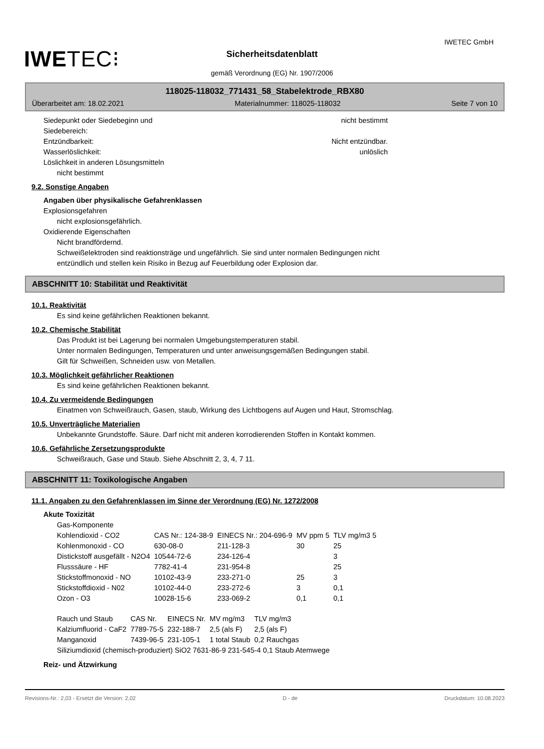IWETEC GmbH
IWETEC⁝
Sicherheitsdatenblatt
gemäß Verordnung (EG) Nr. 1907/2006
118025-118032_771431_58_Stabelektrode_RBX80
Überarbeitet am: 18.02.2021 Materialnummer: 118025-118032 Seite 7 von 10
Siedepunkt oder Siedebeginn und
Siedebereich: nicht bestimmt
Entzündbarkeit: Nicht entzündbar.
Wasserlöslichkeit: unlöslich
Löslichkeit in anderen Lösungsmitteln
nicht bestimmt
9.2. Sonstige Angaben
Angaben über physikalische Gefahrenklassen
Explosionsgefahren
nicht explosionsgefährlich.
Oxidierende Eigenschaften
Nicht brandfördernd.
Schweißelektroden sind reaktionsträge und ungefährlich. Sie sind unter normalen Bedingungen nicht
entzündlich und stellen kein Risiko in Bezug auf Feuerbildung oder Explosion dar.
ABSCHNITT 10: Stabilität und Reaktivität
10.1. Reaktivität
Es sind keine gefährlichen Reaktionen bekannt.
10.2. Chemische Stabilität
Das Produkt ist bei Lagerung bei normalen Umgebungstemperaturen stabil.
Unter normalen Bedingungen, Temperaturen und unter anweisungsgemäßen Bedingungen stabil.
Gilt für Schweißen, Schneiden usw. von Metallen.
10.3. Möglichkeit gefährlicher Reaktionen
Es sind keine gefährlichen Reaktionen bekannt.
10.4. Zu vermeidende Bedingungen
Einatmen von Schweißrauch, Gasen, staub, Wirkung des Lichtbogens auf Augen und Haut, Stromschlag.
10.5. Unverträgliche Materialien
Unbekannte Grundstoffe. Säure. Darf nicht mit anderen korrodierenden Stoffen in Kontakt kommen.
10.6. Gefährliche Zersetzungsprodukte
Schweißrauch, Gase und Staub. Siehe Abschnitt 2, 3, 4, 7 11.
ABSCHNITT 11: Toxikologische Angaben
11.1. Angaben zu den Gefahrenklassen im Sinne der Verordnung (EG) Nr. 1272/2008
Akute Toxizität
Gas-Komponente
| Kohlendioxid - CO2 | CAS Nr.: 124-38-9 | EINECS Nr.: 204-696-9 | MV ppm 5 | TLV mg/m3 5 |
| Kohlenmonoxid - CO | 630-08-0 | 211-128-3 | 30 | 25 |
| Distickstoff ausgefällt - N2O4 | 10544-72-6 | 234-126-4 | | 3 |
| Flusssäure - HF | 7782-41-4 | 231-954-8 | | 25 |
| Stickstoffmonoxid - NO | 10102-43-9 | 233-271-0 | 25 | 3 |
| Stickstoffdioxid - N02 | 10102-44-0 | 233-272-6 | 3 | 0,1 |
| Ozon - O3 | 10028-15-6 | 233-069-2 | 0,1 | 0,1 |
| Rauch und Staub | CAS Nr. | EINECS Nr. | MV mg/m3 | TLV mg/m3 |
| Kalziumfluorid - CaF2 | 7789-75-5 | 232-188-7 | 2,5 (als F) | 2,5 (als F) |
| Manganoxid | 7439-96-5 | 231-105-1 | 1 total Staub | 0,2 Rauchgas |
Siliziumdioxid (chemisch-produziert) SiO2 7631-86-9 231-545-4 0,1 Staub Atemwege
Reiz- und Ätzwirkung
Revisions-Nr.: 2,03 - Ersetzt die Version: 2,02 D - de Druckdatum: 10.08.2023